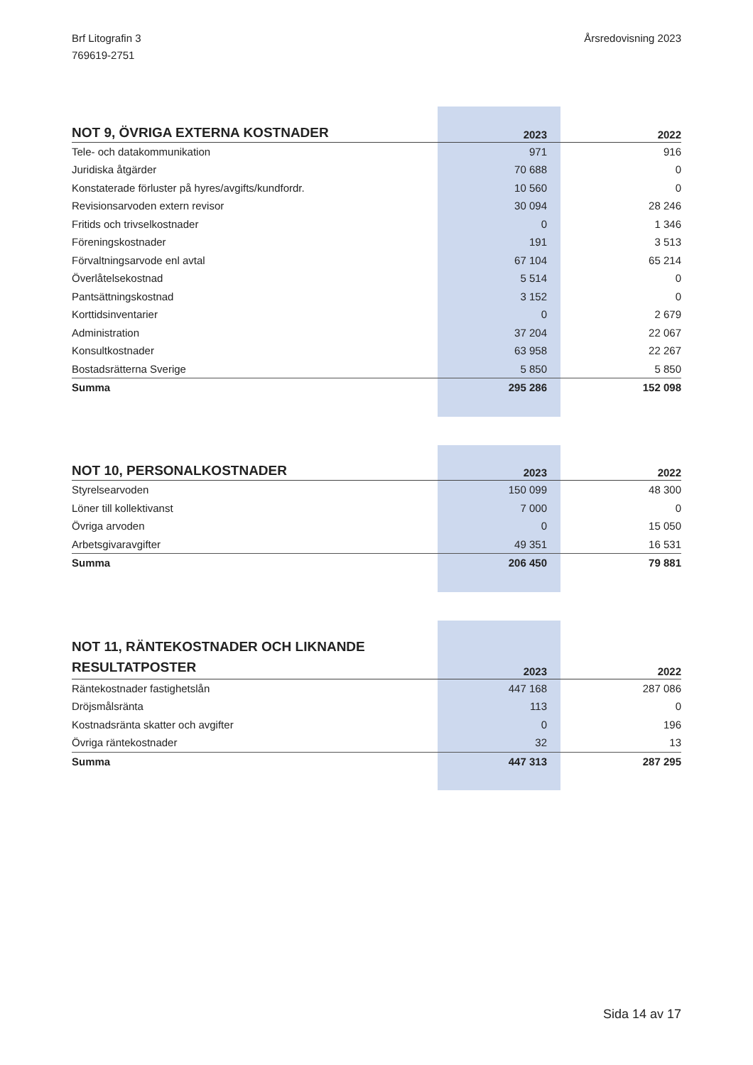Brf Litografin 3
769619-2751
Årsredovisning 2023
| NOT 9, ÖVRIGA EXTERNA KOSTNADER | 2023 | 2022 |
| --- | --- | --- |
| Tele- och datakommunikation | 971 | 916 |
| Juridiska åtgärder | 70 688 | 0 |
| Konstaterade förluster på hyres/avgifts/kundfordr. | 10 560 | 0 |
| Revisionsarvoden extern revisor | 30 094 | 28 246 |
| Fritids och trivselkostnader | 0 | 1 346 |
| Föreningskostnader | 191 | 3 513 |
| Förvaltningsarvode enl avtal | 67 104 | 65 214 |
| Överlåtelsekostnad | 5 514 | 0 |
| Pantsättningskostnad | 3 152 | 0 |
| Korttidsinventarier | 0 | 2 679 |
| Administration | 37 204 | 22 067 |
| Konsultkostnader | 63 958 | 22 267 |
| Bostadsrätterna Sverige | 5 850 | 5 850 |
| Summa | 295 286 | 152 098 |
| NOT 10, PERSONALKOSTNADER | 2023 | 2022 |
| --- | --- | --- |
| Styrelsearvoden | 150 099 | 48 300 |
| Löner till kollektivanst | 7 000 | 0 |
| Övriga arvoden | 0 | 15 050 |
| Arbetsgivaravgifter | 49 351 | 16 531 |
| Summa | 206 450 | 79 881 |
| NOT 11, RÄNTEKOSTNADER OCH LIKNANDE RESULTATPOSTER | 2023 | 2022 |
| --- | --- | --- |
| Räntekostnader fastighetslån | 447 168 | 287 086 |
| Dröjsmålsränta | 113 | 0 |
| Kostnadsränta skatter och avgifter | 0 | 196 |
| Övriga räntekostnader | 32 | 13 |
| Summa | 447 313 | 287 295 |
Sida 14 av 17